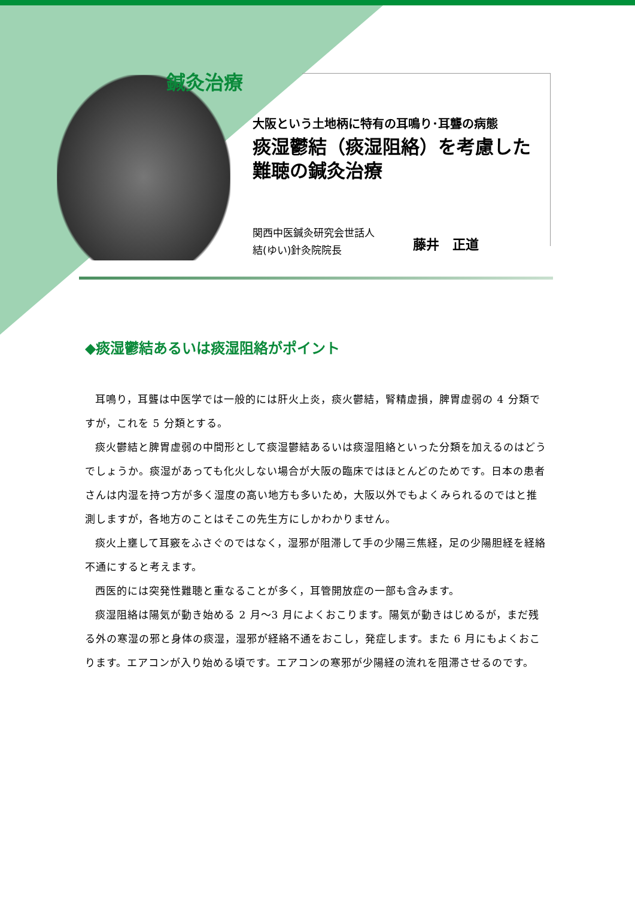鍼灸治療
大阪という土地柄に特有の耳鳴り･耳聾の病態
痰湿鬱結（痰湿阻絡）を考慮した難聴の鍼灸治療
関西中医鍼灸研究会世話人
結(ゆい)針灸院院長
藤井　正道
◆痰湿鬱結あるいは痰湿阻絡がポイント
耳鳴り，耳聾は中医学では一般的には肝火上炎，痰火鬱結，腎精虚損，脾胃虚弱の 4 分類ですが，これを 5 分類とする。
痰火鬱結と脾胃虚弱の中間形として痰湿鬱結あるいは痰湿阻絡といった分類を加えるのはどうでしょうか。痰湿があっても化火しない場合が大阪の臨床ではほとんどのためです。日本の患者さんは内湿を持つ方が多く湿度の高い地方も多いため，大阪以外でもよくみられるのではと推測しますが，各地方のことはそこの先生方にしかわかりません。
痰火上壅して耳竅をふさぐのではなく，湿邪が阻滞して手の少陽三焦経，足の少陽胆経を経絡不通にすると考えます。
西医的には突発性難聴と重なることが多く，耳管開放症の一部も含みます。
痰湿阻絡は陽気が動き始める 2 月～3 月によくおこります。陽気が動きはじめるが，まだ残る外の寒湿の邪と身体の痰湿，湿邪が経絡不通をおこし，発症します。また 6 月にもよくおこります。エアコンが入り始める頃です。エアコンの寒邪が少陽経の流れを阻滞させるのです。